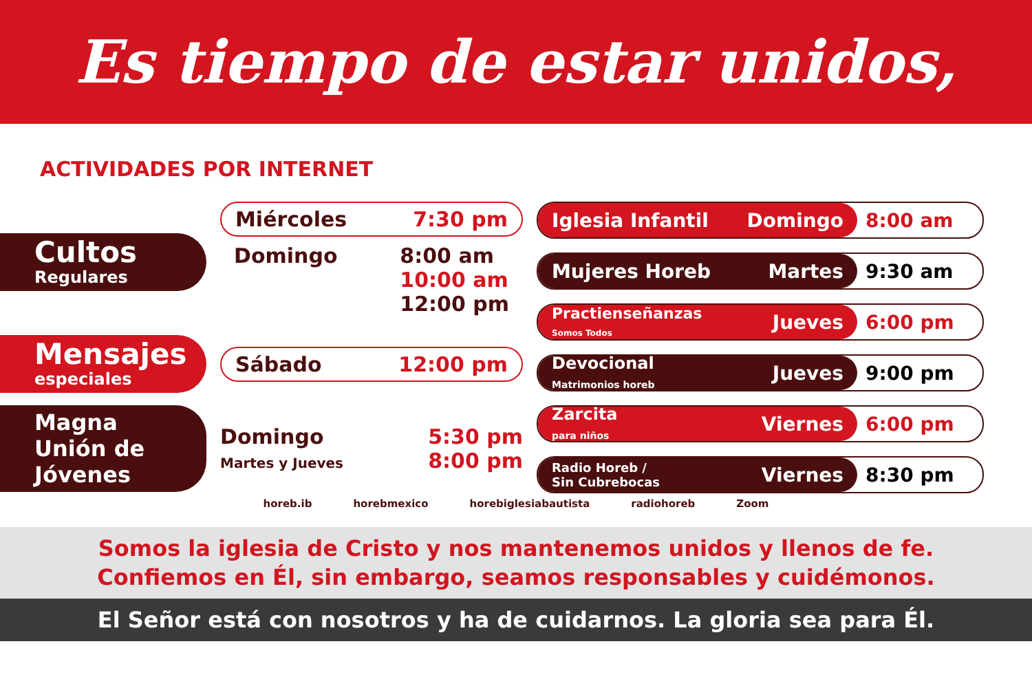Es tiempo de estar unidos,
ACTIVIDADES POR INTERNET
Cultos
Regulares
Miércoles 7:30 pm
Domingo 8:00 am
10:00 am
12:00 pm
Mensajes
especiales
Sábado 12:00 pm
Magna Unión de Jóvenes
Domingo
Martes y Jueves 5:30 pm
8:00 pm
Iglesia Infantil Domingo 8:00 am
Mujeres Horeb Martes 9:30 am
Practienseñanzas
Somos Todos Jueves
6:00 pm
Devocional
Matrimonios horeb Jueves
9:00 pm
Zarcita
para niños Viernes
6:00 pm
Radio Horeb /
Sin Cubrebocas Viernes
8:30 pm
horeb.ib horebmexico horebiglesiabautista radiohoreb Zoom
Somos la iglesia de Cristo y nos mantenemos unidos y llenos de fe.
Confiemos en Él, sin embargo, seamos responsables y cuidémonos.
El Señor está con nosotros y ha de cuidarnos. La gloria sea para Él.